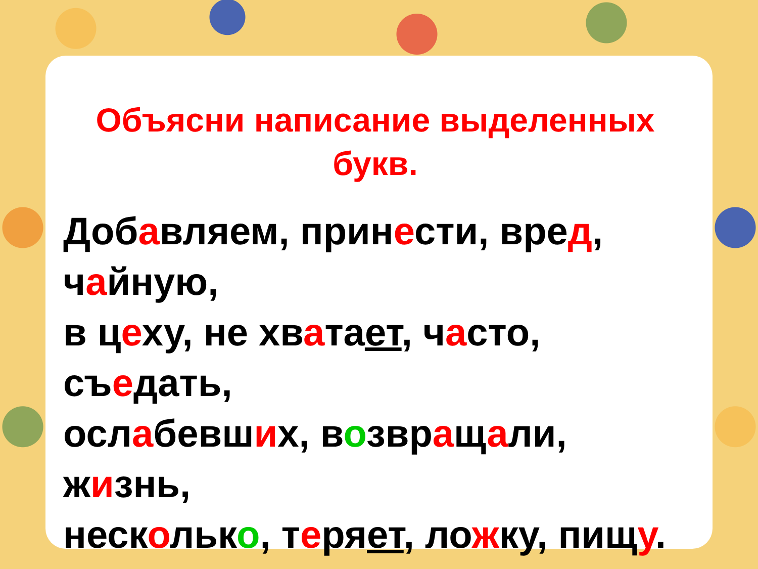Объясни написание выделенных букв.
Добавляем, принести, вред,
чайную,
в цеху, не хватает, часто,
съедать,
ослабевших, возвращали,
жизнь,
несколько, теряет, ложку, пищу.